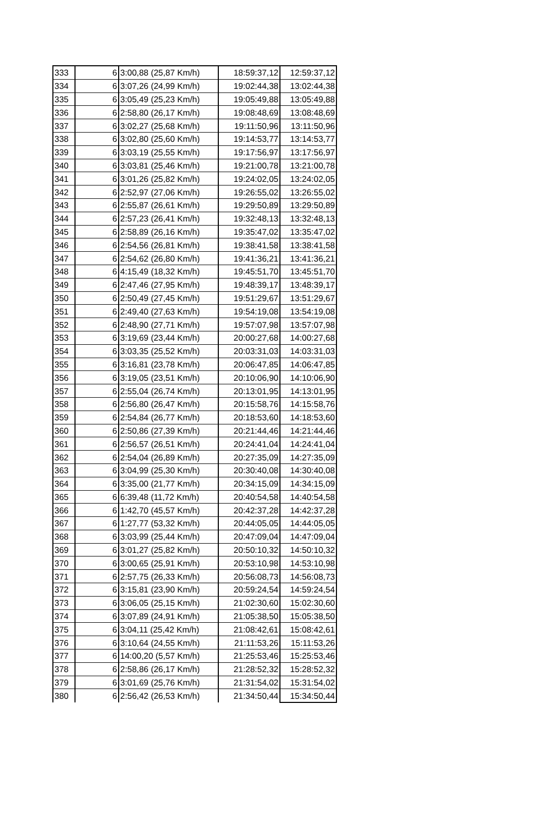| 333 | 6 | 3:00,88 (25,87 Km/h) | 18:59:37,12 | 12:59:37,12 |
| 334 | 6 | 3:07,26 (24,99 Km/h) | 19:02:44,38 | 13:02:44,38 |
| 335 | 6 | 3:05,49 (25,23 Km/h) | 19:05:49,88 | 13:05:49,88 |
| 336 | 6 | 2:58,80 (26,17 Km/h) | 19:08:48,69 | 13:08:48,69 |
| 337 | 6 | 3:02,27 (25,68 Km/h) | 19:11:50,96 | 13:11:50,96 |
| 338 | 6 | 3:02,80 (25,60 Km/h) | 19:14:53,77 | 13:14:53,77 |
| 339 | 6 | 3:03,19 (25,55 Km/h) | 19:17:56,97 | 13:17:56,97 |
| 340 | 6 | 3:03,81 (25,46 Km/h) | 19:21:00,78 | 13:21:00,78 |
| 341 | 6 | 3:01,26 (25,82 Km/h) | 19:24:02,05 | 13:24:02,05 |
| 342 | 6 | 2:52,97 (27,06 Km/h) | 19:26:55,02 | 13:26:55,02 |
| 343 | 6 | 2:55,87 (26,61 Km/h) | 19:29:50,89 | 13:29:50,89 |
| 344 | 6 | 2:57,23 (26,41 Km/h) | 19:32:48,13 | 13:32:48,13 |
| 345 | 6 | 2:58,89 (26,16 Km/h) | 19:35:47,02 | 13:35:47,02 |
| 346 | 6 | 2:54,56 (26,81 Km/h) | 19:38:41,58 | 13:38:41,58 |
| 347 | 6 | 2:54,62 (26,80 Km/h) | 19:41:36,21 | 13:41:36,21 |
| 348 | 6 | 4:15,49 (18,32 Km/h) | 19:45:51,70 | 13:45:51,70 |
| 349 | 6 | 2:47,46 (27,95 Km/h) | 19:48:39,17 | 13:48:39,17 |
| 350 | 6 | 2:50,49 (27,45 Km/h) | 19:51:29,67 | 13:51:29,67 |
| 351 | 6 | 2:49,40 (27,63 Km/h) | 19:54:19,08 | 13:54:19,08 |
| 352 | 6 | 2:48,90 (27,71 Km/h) | 19:57:07,98 | 13:57:07,98 |
| 353 | 6 | 3:19,69 (23,44 Km/h) | 20:00:27,68 | 14:00:27,68 |
| 354 | 6 | 3:03,35 (25,52 Km/h) | 20:03:31,03 | 14:03:31,03 |
| 355 | 6 | 3:16,81 (23,78 Km/h) | 20:06:47,85 | 14:06:47,85 |
| 356 | 6 | 3:19,05 (23,51 Km/h) | 20:10:06,90 | 14:10:06,90 |
| 357 | 6 | 2:55,04 (26,74 Km/h) | 20:13:01,95 | 14:13:01,95 |
| 358 | 6 | 2:56,80 (26,47 Km/h) | 20:15:58,76 | 14:15:58,76 |
| 359 | 6 | 2:54,84 (26,77 Km/h) | 20:18:53,60 | 14:18:53,60 |
| 360 | 6 | 2:50,86 (27,39 Km/h) | 20:21:44,46 | 14:21:44,46 |
| 361 | 6 | 2:56,57 (26,51 Km/h) | 20:24:41,04 | 14:24:41,04 |
| 362 | 6 | 2:54,04 (26,89 Km/h) | 20:27:35,09 | 14:27:35,09 |
| 363 | 6 | 3:04,99 (25,30 Km/h) | 20:30:40,08 | 14:30:40,08 |
| 364 | 6 | 3:35,00 (21,77 Km/h) | 20:34:15,09 | 14:34:15,09 |
| 365 | 6 | 6:39,48 (11,72 Km/h) | 20:40:54,58 | 14:40:54,58 |
| 366 | 6 | 1:42,70 (45,57 Km/h) | 20:42:37,28 | 14:42:37,28 |
| 367 | 6 | 1:27,77 (53,32 Km/h) | 20:44:05,05 | 14:44:05,05 |
| 368 | 6 | 3:03,99 (25,44 Km/h) | 20:47:09,04 | 14:47:09,04 |
| 369 | 6 | 3:01,27 (25,82 Km/h) | 20:50:10,32 | 14:50:10,32 |
| 370 | 6 | 3:00,65 (25,91 Km/h) | 20:53:10,98 | 14:53:10,98 |
| 371 | 6 | 2:57,75 (26,33 Km/h) | 20:56:08,73 | 14:56:08,73 |
| 372 | 6 | 3:15,81 (23,90 Km/h) | 20:59:24,54 | 14:59:24,54 |
| 373 | 6 | 3:06,05 (25,15 Km/h) | 21:02:30,60 | 15:02:30,60 |
| 374 | 6 | 3:07,89 (24,91 Km/h) | 21:05:38,50 | 15:05:38,50 |
| 375 | 6 | 3:04,11 (25,42 Km/h) | 21:08:42,61 | 15:08:42,61 |
| 376 | 6 | 3:10,64 (24,55 Km/h) | 21:11:53,26 | 15:11:53,26 |
| 377 | 6 | 14:00,20 (5,57 Km/h) | 21:25:53,46 | 15:25:53,46 |
| 378 | 6 | 2:58,86 (26,17 Km/h) | 21:28:52,32 | 15:28:52,32 |
| 379 | 6 | 3:01,69 (25,76 Km/h) | 21:31:54,02 | 15:31:54,02 |
| 380 | 6 | 2:56,42 (26,53 Km/h) | 21:34:50,44 | 15:34:50,44 |